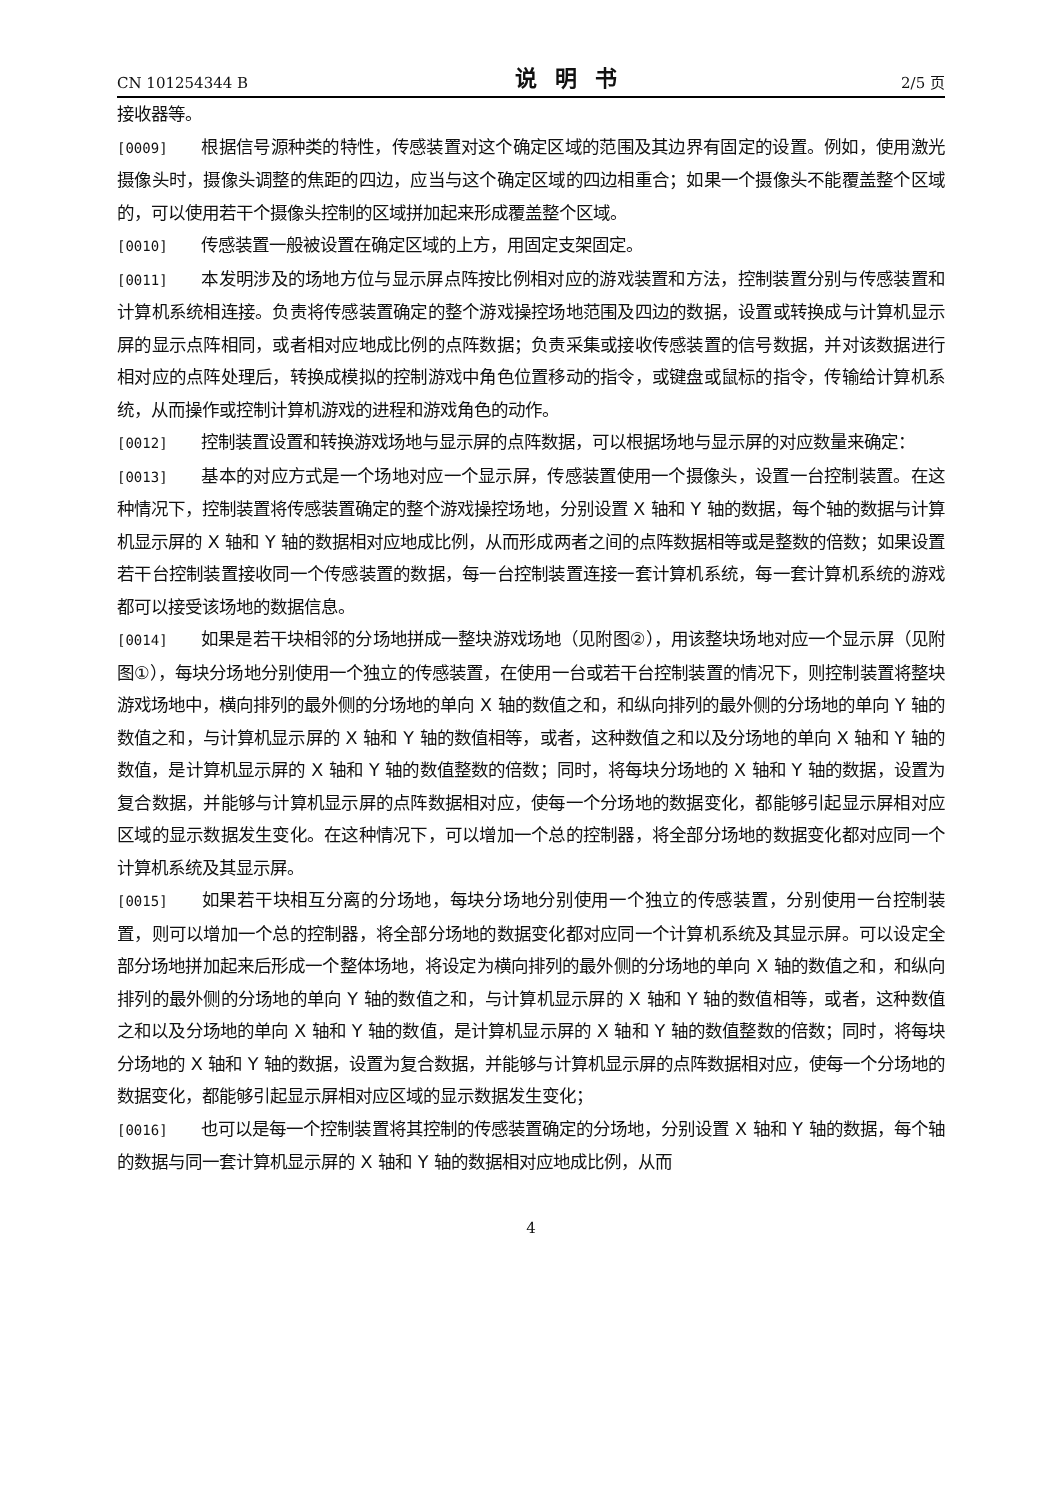CN 101254344 B 说明书 2/5 页
接收器等。
[0009] 根据信号源种类的特性，传感装置对这个确定区域的范围及其边界有固定的设置。例如，使用激光摄像头时，摄像头调整的焦距的四边，应当与这个确定区域的四边相重合；如果一个摄像头不能覆盖整个区域的，可以使用若干个摄像头控制的区域拼加起来形成覆盖整个区域。
[0010] 传感装置一般被设置在确定区域的上方，用固定支架固定。
[0011] 本发明涉及的场地方位与显示屏点阵按比例相对应的游戏装置和方法，控制装置分别与传感装置和计算机系统相连接。负责将传感装置确定的整个游戏操控场地范围及四边的数据，设置或转换成与计算机显示屏的显示点阵相同，或者相对应地成比例的点阵数据；负责采集或接收传感装置的信号数据，并对该数据进行相对应的点阵处理后，转换成模拟的控制游戏中角色位置移动的指令，或键盘或鼠标的指令，传输给计算机系统，从而操作或控制计算机游戏的进程和游戏角色的动作。
[0012] 控制装置设置和转换游戏场地与显示屏的点阵数据，可以根据场地与显示屏的对应数量来确定：
[0013] 基本的对应方式是一个场地对应一个显示屏，传感装置使用一个摄像头，设置一台控制装置。在这种情况下，控制装置将传感装置确定的整个游戏操控场地，分别设置 X 轴和 Y 轴的数据，每个轴的数据与计算机显示屏的 X 轴和 Y 轴的数据相对应地成比例，从而形成两者之间的点阵数据相等或是整数的倍数；如果设置若干台控制装置接收同一个传感装置的数据，每一台控制装置连接一套计算机系统，每一套计算机系统的游戏都可以接受该场地的数据信息。
[0014] 如果是若干块相邻的分场地拼成一整块游戏场地（见附图②），用该整块场地对应一个显示屏（见附图①），每块分场地分别使用一个独立的传感装置，在使用一台或若干台控制装置的情况下，则控制装置将整块游戏场地中，横向排列的最外侧的分场地的单向 X 轴的数值之和，和纵向排列的最外侧的分场地的单向 Y 轴的数值之和，与计算机显示屏的 X 轴和 Y 轴的数值相等，或者，这种数值之和以及分场地的单向 X 轴和 Y 轴的数值，是计算机显示屏的 X 轴和 Y 轴的数值整数的倍数；同时，将每块分场地的 X 轴和 Y 轴的数据，设置为复合数据，并能够与计算机显示屏的点阵数据相对应，使每一个分场地的数据变化，都能够引起显示屏相对应区域的显示数据发生变化。在这种情况下，可以增加一个总的控制器，将全部分场地的数据变化都对应同一个计算机系统及其显示屏。
[0015] 如果若干块相互分离的分场地，每块分场地分别使用一个独立的传感装置，分别使用一台控制装置，则可以增加一个总的控制器，将全部分场地的数据变化都对应同一个计算机系统及其显示屏。可以设定全部分场地拼加起来后形成一个整体场地，将设定为横向排列的最外侧的分场地的单向 X 轴的数值之和，和纵向排列的最外侧的分场地的单向 Y 轴的数值之和，与计算机显示屏的 X 轴和 Y 轴的数值相等，或者，这种数值之和以及分场地的单向 X 轴和 Y 轴的数值，是计算机显示屏的 X 轴和 Y 轴的数值整数的倍数；同时，将每块分场地的 X 轴和 Y 轴的数据，设置为复合数据，并能够与计算机显示屏的点阵数据相对应，使每一个分场地的数据变化，都能够引起显示屏相对应区域的显示数据发生变化；
[0016] 也可以是每一个控制装置将其控制的传感装置确定的分场地，分别设置 X 轴和 Y 轴的数据，每个轴的数据与同一套计算机显示屏的 X 轴和 Y 轴的数据相对应地成比例，从而
4